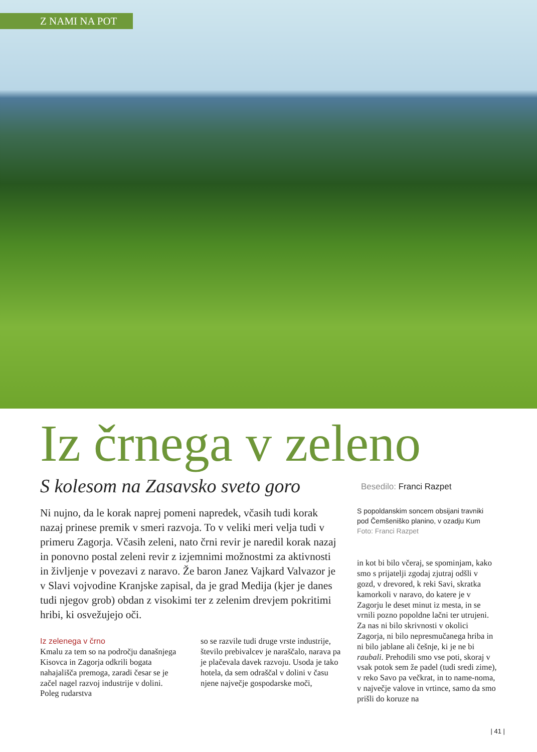Z NAMI NA POT
Iz črnega v zeleno
S kolesom na Zasavsko sveto goro
Ni nujno, da le korak naprej pomeni napredek, včasih tudi korak nazaj prinese premik v smeri razvoja. To v veliki meri velja tudi v primeru Zagorja. Včasih zeleni, nato črni revir je naredil korak nazaj in ponovno postal zeleni revir z izjemnimi možnostmi za aktivnosti in življenje v povezavi z naravo. Že baron Janez Vajkard Valvazor je v Slavi vojvodine Kranjske zapisal, da je grad Medija (kjer je danes tudi njegov grob) obdan z visokimi ter z zelenim drevjem pokritimi hribi, ki osvežujejo oči.
Iz zelenega v črno
Kmalu za tem so na področju današnjega Kisovca in Zagorja odkrili bogata nahajališča premoga, zaradi česar se je začel nagel razvoj industrije v dolini. Poleg rudarstva
so se razvile tudi druge vrste industrije, število prebivalcev je naraščalo, narava pa je plačevala davek razvoju. Usoda je tako hotela, da sem odraščal v dolini v času njene največje gospodarske moči,
Besedilo: Franci Razpet
S popoldanskim soncem obsijani travniki pod Čemšeniško planino, v ozadju Kum
Foto: Franci Razpet
in kot bi bilo včeraj, se spominjam, kako smo s prijatelji zgodaj zjutraj odšli v gozd, v drevored, k reki Savi, skratka kamorkoli v naravo, do katere je v Zagorju le deset minut iz mesta, in se vrnili pozno popoldne lačni ter utrujeni. Za nas ni bilo skrivnosti v okolici Zagorja, ni bilo nepresmučanega hriba in ni bilo jablane ali češnje, ki je ne bi raubali. Prehodili smo vse poti, skoraj v vsak potok sem že padel (tudi sredi zime), v reko Savo pa večkrat, in to name-noma, v največje valove in vrtince, samo da smo prišli do koruze na
| 41 |